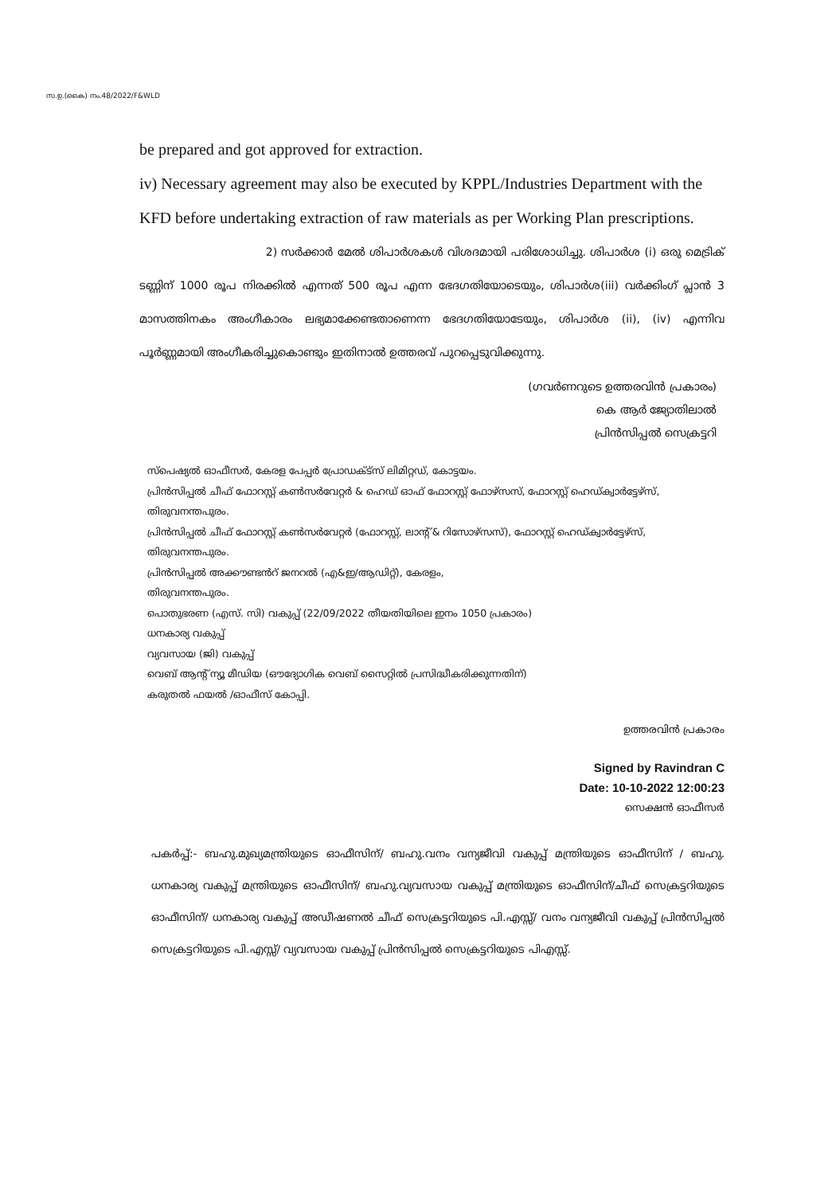സ.ഉ.(കൈ) നം.48/2022/F&WLD
be prepared and got approved for extraction.
iv) Necessary agreement may also be executed by KPPL/Industries Department with the KFD before undertaking extraction of raw materials as per Working Plan prescriptions.
2) സർക്കാർ മേൽ ശിപാർശകൾ വിശദമായി പരിശോധിച്ചു. ശിപാർശ (i) ഒരു മെട്രിക് ടണ്ണിന് 1000 രൂപ നിരക്കിൽ എന്നത് 500 രൂപ എന്ന ഭേദഗതിയോടെയും, ശിപാർശ(iii) വർക്കിംഗ് പ്ലാൻ 3 മാസത്തിനകം അംഗീകാരം ലഭ്യമാക്കേണ്ടതാണെന്ന ഭേദഗതിയോടേയും, ശിപാർശ (ii), (iv) എന്നിവ പൂർണ്ണമായി അംഗീകരിച്ചുകൊണ്ടും ഇതിനാൽ ഉത്തരവ് പുറപ്പെടുവിക്കുന്നു.
(ഗവർണറുടെ ഉത്തരവിൻ പ്രകാരം)
കെ ആർ ജ്യോതിലാൽ
പ്രിൻസിപ്പൽ സെക്രട്ടറി
സ്പെഷ്യൽ ഓഫീസർ, കേരള പേപ്പർ പ്രോഡക്ട്സ് ലിമിറ്റഡ്, കോട്ടയം.
പ്രിൻസിപ്പൽ ചീഫ് ഫോറസ്റ്റ് കൺസർവേറ്റർ & ഹെഡ് ഓഫ് ഫോറസ്റ്റ് ഫോഴ്സസ്, ഫോറസ്റ്റ് ഹെഡ്ക്വാർട്ടേഴ്സ്, തിരുവനന്തപുരം.
പ്രിൻസിപ്പൽ ചീഫ് ഫോറസ്റ്റ് കൺസർവേറ്റർ (ഫോറസ്റ്റ്, ലാന്റ് & റിസോഴ്സസ്), ഫോറസ്റ്റ് ഹെഡ്ക്വാർട്ടേഴ്സ്, തിരുവനന്തപുരം.
പ്രിൻസിപ്പൽ അക്കൗണ്ടൻറ് ജനറൽ (എ&ഇ/ആഡിറ്റ്), കേരളം,
തിരുവനന്തപുരം.
പൊതുഭരണ (എസ്. സി) വകുപ്പ് (22/09/2022 തീയതിയിലെ ഇനം 1050 പ്രകാരം)
ധനകാര്യ വകുപ്പ്
വ്യവസായ (ജി) വകുപ്പ്
വെബ് ആന്റ് ന്യൂ മീഡിയ (ഔദ്യോഗിക വെബ് സൈറ്റിൽ പ്രസിദ്ധീകരിക്കുന്നതിന്)
കരുതൽ ഫയൽ /ഓഫീസ് കോപ്പി.
ഉത്തരവിൻ പ്രകാരം
Signed by Ravindran C
Date: 10-10-2022 12:00:23
സെക്ഷൻ ഓഫീസർ
പകർപ്പ്:- ബഹു.മുഖ്യമന്ത്രിയുടെ ഓഫീസിന്/ ബഹു.വനം വന്യജീവി വകുപ്പ് മന്ത്രിയുടെ ഓഫീസിന് / ബഹു. ധനകാര്യ വകുപ്പ് മന്ത്രിയുടെ ഓഫീസിന്/ ബഹു.വ്യവസായ വകുപ്പ് മന്ത്രിയുടെ ഓഫീസിന്/ചീഫ് സെക്രട്ടറിയുടെ ഓഫീസിന്/ ധനകാര്യ വകുപ്പ് അഡീഷണൽ ചീഫ് സെക്രട്ടറിയുടെ പി.എസ്സ്/ വനം വന്യജീവി വകുപ്പ് പ്രിൻസിപ്പൽ സെക്രട്ടറിയുടെ പി.എസ്സ്/ വ്യവസായ വകുപ്പ് പ്രിൻസിപ്പൽ സെക്രട്ടറിയുടെ പിഎസ്സ്.